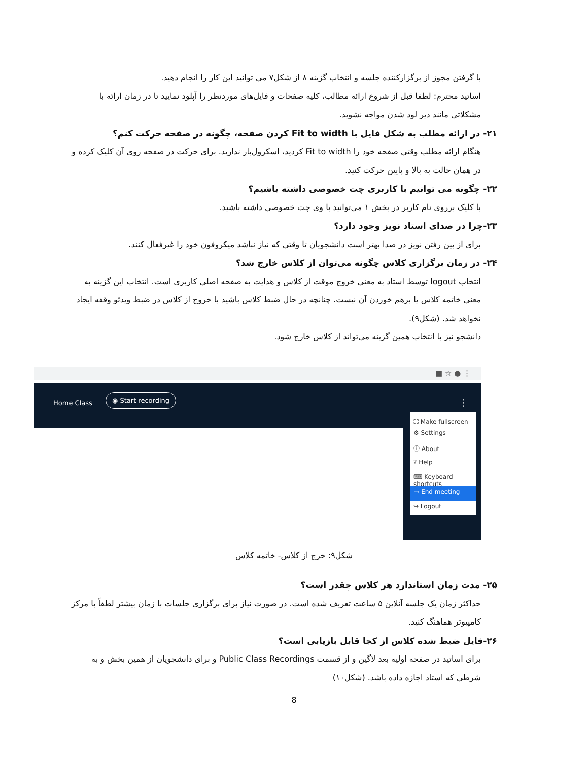با گرفتن مجوز از برگزارکننده جلسه و انتخاب گزینه ۸ از شکل۷ می توانید این کار را انجام دهید.
اساتید محترم: لطفا قبل از شروع ارائه مطالب، کلیه صفحات و فایل‌های موردنظر را آپلود نمایید تا در زمان ارائه با مشکلاتی مانند دیر لود شدن مواجه نشوید.
۲۱- در ارائه مطلب به شکل فایل با Fit to width کردن صفحه، چگونه در صفحه حرکت کنم؟
هنگام ارائه مطلب وقتی صفحه خود را Fit to width کردید، اسکرول‌بار ندارید. برای حرکت در صفحه روی آن کلیک کرده و در همان حالت به بالا و پایین حرکت کنید.
۲۲- چگونه می توانیم با کاربری چت خصوصی داشته باشیم؟
با کلیک برروی نام کاربر در بخش ۱ می‌توانید با وی چت خصوصی داشته باشید.
۲۳-چرا در صدای استاد نویز وجود دارد؟
برای از بین رفتن نویز در صدا بهتر است دانشجویان تا وقتی که نیاز نباشد میکروفون خود را غیرفعال کنند.
۲۴- در زمان برگزاری کلاس چگونه می‌توان از کلاس خارج شد؟
انتخاب logout توسط استاد به معنی خروج موقت از کلاس و هدایت به صفحه اصلی کاربری است. انتخاب این گزینه به معنی خاتمه کلاس یا برهم خوردن آن نیست. چنانچه در حال ضبط کلاس باشید با خروج از کلاس در ضبط ویدئو وقفه ایجاد نخواهد شد. (شکل۹).
دانشجو نیز با انتخاب همین گزینه می‌تواند از کلاس خارج شود.
■ ☆ ● ⋮
Home Class
◉ Start recording
⋮
⛶ Make fullscreen
⚙ Settings
ⓘ About
? Help
⌨ Keyboard shortcuts
▭ End meeting
↪ Logout
شکل۹: خرج از کلاس- خاتمه کلاس
۲۵- مدت زمان استاندارد هر کلاس چقدر است؟
حداکثر زمان یک جلسه آنلاین ۵ ساعت تعریف شده است. در صورت نیاز برای برگزاری جلسات با زمان بیشتر لطفاً با مرکز کامپیوتر هماهنگ کنید.
۲۶-فایل ضبط شده کلاس از کجا قابل بازیابی است؟
برای اساتید در صفحه اولیه بعد لاگین و از قسمت Public Class Recordings و برای دانشجویان از همین بخش و به شرطی که استاد اجازه داده باشد. (شکل۱۰)
8